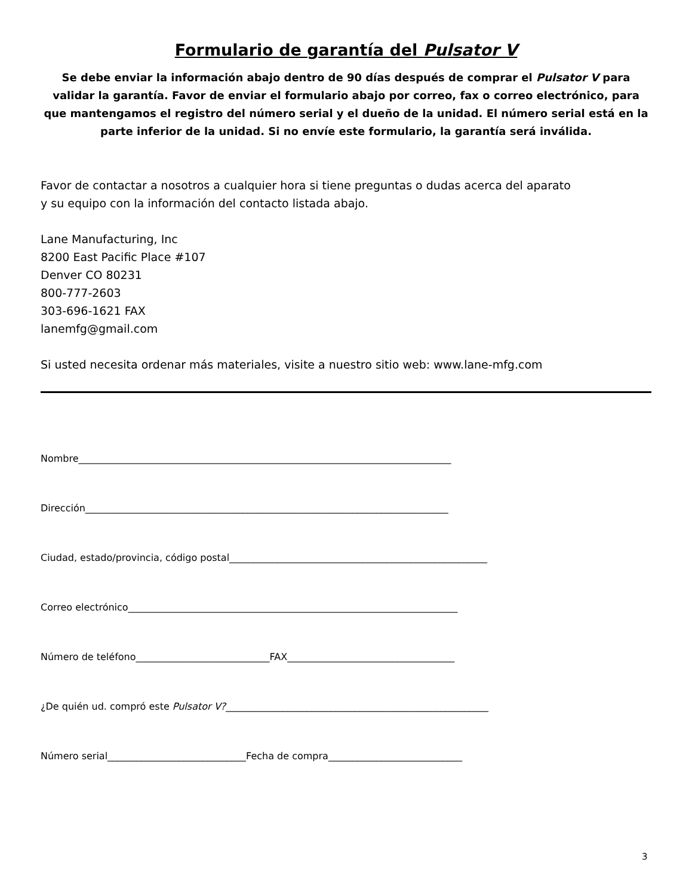Formulario de garantía del Pulsator V
Se debe enviar la información abajo dentro de 90 días después de comprar el Pulsator V para validar la garantía. Favor de enviar el formulario abajo por correo, fax o correo electrónico, para que mantengamos el registro del número serial y el dueño de la unidad. El número serial está en la parte inferior de la unidad. Si no envíe este formulario, la garantía será inválida.
Favor de contactar a nosotros a cualquier hora si tiene preguntas o dudas acerca del aparato
y su equipo con la información del contacto listada abajo.
Lane Manufacturing, Inc
8200 East Pacific Place #107
Denver CO 80231
800-777-2603
303-696-1621 FAX
lanemfg@gmail.com
Si usted necesita ordenar más materiales, visite a nuestro sitio web: www.lane-mfg.com
Nombre______________________________________________________________________________
Dirección____________________________________________________________________________
Ciudad, estado/provincia, código postal______________________________________________________
Correo electrónico_____________________________________________________________________
Número de teléfono____________________________FAX___________________________________
¿De quién ud. compró este Pulsator V?_______________________________________________________
Número serial_____________________________Fecha de compra____________________________
3